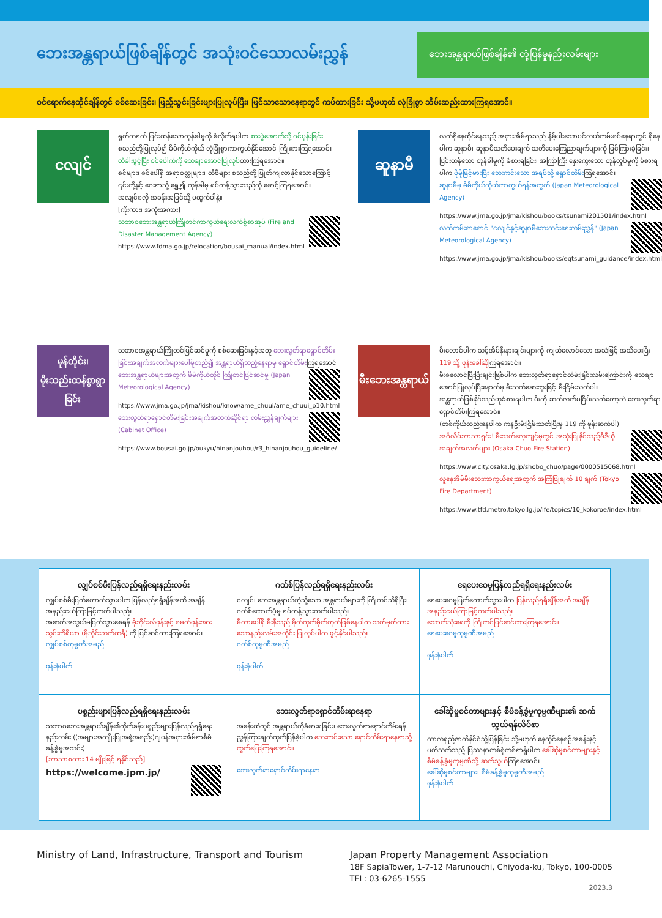ဘေးအန္တရာယ်ဖြစ်ချိန်တွင် အသုံးဝင်သောလမ်းညွှန်
ဘေးအန္တရာယ်ဖြစ်ချိန်၏ တုံ့ပြန်မှုနည်းလမ်းများ
ဝင်ရောက်နေထိုင်ချိန်တွင် စစ်ဆေးခြင်း၊ ဖြည့်သွင်းခြင်းများပြုလုပ်ပြီး၊ မြင်သာသောနေရာတွင် ကပ်ထားခြင်း သို့မဟုတ် လုံခြုံစွာ သိမ်းဆည်းထားကြရအောင်။
ငလျင်
ရုတ်တရက် ပြင်းထန်သောတုန်ခါမှုကို ခံလိုက်ရပါက စားပွဲအောက်သို့ ဝင်ပုန်းခြင်းစသည်တို့ပြုလုပ်၍ မိမိကိုယ်ကိုယ် လုံခြုံစွာကာကွယ်နိုင်အောင် ကြိုးစားကြရအောင်။
တံခါးဖွင့်ပြီး ဝင်ပေါက်ကို သေချာအောင်ပြုလုပ်ထားကြရအောင်။
စင်များ၊ စင်ပေါ်ရှိ အရာဝတ္ထုများ၊ တီဗီများ စသည်တို့ ပြုတ်ကျလာနိုင်သောကြောင့် ၎င်းတို့နှင့် ဝေးရာသို့ ရွှေ့၍ တုန်ခါမှု ရပ်တန့်သွားသည်ကို စောင့်ကြရအောင်။
အလျင်စလို အခန်းအပြင်သို့ မထွက်ပါနဲ့။
[ကိုးကား၊ အကိုးအကား]
သဘာဝဘေးအန္တရာယ်ကြိုတင်ကာကွယ်ရေးလက်စွဲစာအုပ် (Fire and Disaster Management Agency)
https://www.fdma.go.jp/relocation/bousai_manual/index.html
ဆူနာမီ
လက်ရှိနေထိုင်နေသည့် အငှားအိမ်ရာသည် နိမ့်ပါးသောပင်လယ်ကမ်းစပ်နေရာတွင် ရှိနေပါက ဆူနာမီ၊ ဆူနာမီသတိပေးချက် သတိပေးကြေညာချက်များကို မြင်ကြားခဲ့ခြင်း၊ ပြင်းထန်သော တုန်ခါမှုကို ခံစားရခြင်း၊ အကြာကြီး နှေးကွေးသော တုန်လှုပ်မှုကို ခံစားရပါက ပိုမိုမြင့်မားပြီး ဘေးကင်းသော အရပ်သို့ ရှောင်တိမ်းကြရအောင်။
ဆူနာမီမှ မိမိကိုယ်ကိုယ်ကာကွယ်ရန်အတွက် (Japan Meteorological Agency)
https://www.jma.go.jp/jma/kishou/books/tsunami201501/index.html
လက်ကမ်းစာစောင် "ငလျင်နှင့်ဆူနာမီဘေးကင်းရေးလမ်းညွှန်" (Japan Meteorological Agency)
https://www.jma.go.jp/jma/kishou/books/eqtsunami_guidance/index.html
မုန်တိုင်း၊ မိုးသည်းထန်စွာရွာခြင်း
သဘာဝအန္တရာယ်ကြိုတင်ပြင်ဆင်မှုကို စစ်ဆေးခြင်းနှင့်အတူ ဘေးလွတ်ရာရှောင်တိမ်းခြင်းအချက်အလက်များပေါ်မူတည်၍ အန္တရာယ်ရှိသည့်နေရာမှ ရှောင်တိမ်းကြရအောင်
ဘေးအန္တရာယ်များအတွက် မိမိကိုယ်တိုင် ကြိုတင်ပြင်ဆင်မှု (Japan Meteorological Agency)
https://www.jma.go.jp/jma/kishou/know/ame_chuui/ame_chuui_p10.html
ဘေးလွတ်ရာရှောင်တိမ်းခြင်းအချက်အလက်ဆိုင်ရာ လမ်းညွှန်ချက်များ (Cabinet Office)
https://www.bousai.go.jp/oukyu/hinanjouhou/r3_hinanjouhou_guideline/
မီးဘေးအန္တရာယ်
မီးလောင်ပါက သင့်အိမ်နီးနားချင်းများကို ကျယ်လောင်သော အသံဖြင့် အသိပေးပြီး 119 သို့ ဖုန်းခေါ်ဆိုကြရအောင်။
မီးစလောင်ပြီးပြီးချင်းဖြစ်ပါက ဘေးလွတ်ရာရှောင်တိမ်းခြင်းလမ်းကြောင်းကို သေချာအောင်ပြုလုပ်ပြီးနောက်မှ မီးသတ်ဆေးဘူးဖြင့် မီးငြိမ်းသတ်ပါ။
အန္တရာယ်ဖြစ်နိုင်သည်ဟုခံစားရပါက မီးကို ဆက်လက်မငြိမ်းသတ်တော့ဘဲ ဘေးလွတ်ရာရှောင်တိမ်းကြရအောင်။
(တစ်ကိုယ်တည်းနေပါက ကနဦးမီးငြိမ်းသတ်ပြီးမှ 119 ကို ဖုန်းဆက်ပါ)
အင်္ဂလိပ်ဘာသာရှင်း! မီးသတ်လေ့ကျင့်မှုတွင် အသုံးပြုနိုင်သည့်ဗီဒီယိုအချက်အလက်များ (Osaka Chuo Fire Station)
https://www.city.osaka.lg.jp/shobo_chuo/page/0000515068.html
လူနေအိမ်မီးဘေးကာကွယ်ရေးအတွက် အကြံပြုချက် 10 ချက် (Tokyo Fire Department)
https://www.tfd.metro.tokyo.lg.jp/lfe/topics/10_kokoroe/index.html
လျှပ်စစ်မီးပြန်လည်ရရှိရေးနည်းလမ်း
လျှပ်စစ်မီးပြတ်တောက်သွားပါက ပြန်လည်ရရှိချိန်အထိ အချိန်အနည်းငယ်ကြာမြင့်တတ်ပါသည်။
အဆက်အသွယ်မပြတ်သွားစေရန် မိုဘိုင်းလ်ဖုန်းနှင့် စမတ်ဖုန်းအားသွင်းကိရိယာ (မိုဘိုင်းဘက်ထရီ) ကို ပြင်ဆင်ထားကြရအောင်။
လျှပ်စစ်ကုမ္ပဏီအမည်
ဖုန်းနံပါတ်
ဂတ်စ်ပြန်လည်ရရှိရေးနည်းလမ်း
ငလျင်၊ ဘေးအန္တရာယ်ကဲ့သို့သော အန္တရာယ်များကို ကြိုတင်သိရှိပြီး၊ ဂတ်စ်ထောက်ပံ့မှု ရပ်တန့်သွားတတ်ပါသည်။
မီတာပေါ်ရှိ မီးနီသည် မှိတ်တုတ်မှိတ်တုတ်ဖြစ်နေပါက သတ်မှတ်ထားသောနည်းလမ်းအတိုင်း ပြုလုပ်ပါက ဖွင့်နိုင်ပါသည်။
ဂတ်စ်ကုမ္ပဏီအမည်
ဖုန်းနံပါတ်
ရေပေးဝေမှုပြန်လည်ရရှိရေးနည်းလမ်း
ရေပေးဝေမှုပြတ်တောက်သွားပါက ပြန်လည်ရရှိချိန်အထိ အချိန်အနည်းငယ်ကြာမြင့်တတ်ပါသည်။
သောက်သုံးရေကို ကြိုတင်ပြင်ဆင်ထားကြရအောင်။
ရေပေးဝေမှုကုမ္ပဏီအမည်
ဖုန်းနံပါတ်
ပစ္စည်းများပြန်လည်ရရှိရေးနည်းလမ်း
သဘာဝဘေးအန္တရာယ်ချိန်၏တိုက်ခန်းပစ္စည်းများပြန်လည်ရရှိရေးနည်းလမ်း ((အများအကျိုးပြုအဖွဲ့အစည်း)ဂျပန်အငှားအိမ်ရာစီမံခန့်ခွဲမှုအသင်း)
[ဘာသာစကား 14 မျိုးဖြင့် ရနိုင်သည်]
https://welcome.jpm.jp/
ဘေးလွတ်ရာရှောင်တိမ်းရာနေရာ
အခန်းထဲတွင် အန္တရာယ်ကိုခံစားရခြင်း၊ ဘေးလွတ်ရာရှောင်တိမ်းရန်ညွှန်ကြားချက်ထုတ်ပြန်ခဲ့ပါက ဘေးကင်းသော ရှောင်တိမ်းရာနေရာသို့ ထွက်ပြေးကြရအောင်။
ဘေးလွတ်ရာရှောင်တိမ်းရာနေရာ
ခေါ်ဆိုမှုစင်တာများနှင့် စီမံခန့်ခွဲမှုကုမ္ပဏီများ၏ ဆက်သွယ်ရန်လိပ်စာ
ကာလရှည်ဇာတိနိုင်ငံသို့ပြန်ခြင်း သို့မဟုတ် နေထိုင်နေစဉ်အခန်းနှင့်ပတ်သက်သည့် ပြဿနာတစ်စုံတစ်ရာရှိပါက ခေါ်ဆိုမှုစင်တာများနှင့် စီမံခန့်ခွဲမှုကုမ္ပဏီသို့ ဆက်သွယ်ကြရအောင်။
ခေါ်ဆိုမှုစင်တာများ၊ စီမံခန့်ခွဲမှုကုမ္ပဏီအမည်
ဖုန်းနံပါတ်
Ministry of Land, Infrastructure, Transport and Tourism
Japan Property Management Association
18F SapiaTower, 1-7-12 Marunouchi, Chiyoda-ku, Tokyo, 100-0005
TEL: 03-6265-1555
2023.3